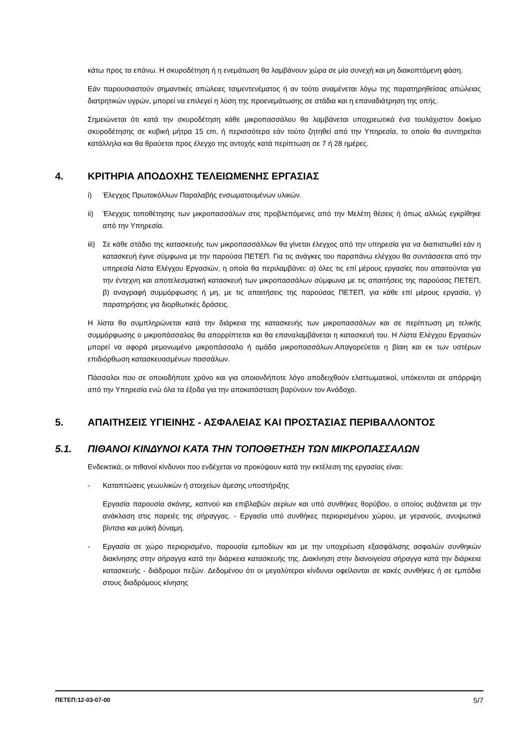κάτω προς τα επάνω. Η σκυροδέτηση ή η ενεμάτωση θα λαμβάνουν χώρα σε μία συνεχή και μη διακοπτόμενη φάση.
Εάν παρουσιαστούν σημαντικές απώλειες τσιμεντενέματος ή αν τούτο αναμένεται λόγω της παρατηρηθείσας απώλειας διατρητικών υγρών, μπορεί να επιλεγεί η λύση της προενεμάτωσης σε στάδια και η επαναδιάτρηση της οπής.
Σημειώνεται ότι κατά την σκυροδέτηση κάθε μικροπασσάλου θα λαμβάνεται υποχρεωτικά ένα τουλάχιστον δοκίμιο σκυροδέτησης σε κυβική μήτρα 15 cm, ή περισσότερα εάν τούτο ζητηθεί από την Υπηρεσία, το οποίο θα συντηρείται κατάλληλα και θα θραύεται προς έλεγχο της αντοχής κατά περίπτωση σε 7 ή 28 ημέρες.
4. ΚΡΙΤΗΡΙΑ ΑΠΟΔΟΧΗΣ ΤΕΛΕΙΩΜΕΝΗΣ ΕΡΓΑΣΙΑΣ
i) Έλεγχος Πρωτοκόλλων Παραλαβής ενσωματουμένων υλικών.
ii) Έλεγχος τοποθέτησης των μικροπασσάλων στις προβλεπόμενες από την Μελέτη θέσεις ή όπως αλλιώς εγκρίθηκε από την Υπηρεσία.
iii) Σε κάθε στάδιο της κατασκευής των μικροπασσάλλων θα γίνεται έλεγχος από την υπηρεσία για να διαπιστωθεί εάν η κατασκευή έγινε σύμφωνα με την παρούσα ΠΕΤΕΠ. Για τις ανάγκες του παραπάνω ελέγχου θα συντάσσεται από την υπηρεσία Λίστα Ελέγχου Εργασιών, η οποία θα περιλαμβάνει: α) όλες τις επί μέρους εργασίες που απαιτούνται για την έντεχνη και αποτελεσματική κατασκευή των μικροπασσάλων σύμφωνα με τις απαιτήσεις της παρούσας ΠΕΤΕΠ, β) αναγραφή συμμόρφωσης ή μη, με τις απαιτήσεις της παρούσας ΠΕΤΕΠ, για κάθε επί μέρους εργασία, γ) παρατηρήσεις για διορθωτικές δράσεις.
Η λίστα θα συμπληρώνεται κατά την διάρκεια της κατασκευής των μικροπασσάλων και σε περίπτωση μη τελικής συμμόρφωσης ο μικροπάσσαλος θα απορρίπτεται και θα επαναλαμβάνεται η κατασκευή του. Η Λίστα Ελέγχου Εργασιών μπορεί να αφορά μεμονωμένο μικροπάσσαλο ή ομάδα μικροπασσάλων.Απαγορεύεται η βίαιη και εκ των υστέρων επιδιόρθωση κατασκευασμένων πασσάλων.
Πάσσαλοι που σε οποιοδήποτε χρόνο και για οποιονδήποτε λόγο αποδειχθούν ελαττωματικοί, υπόκεινται σε απόρριψη από την Υπηρεσία ενώ όλα τα έξοδα για την αποκατάσταση βαρύνουν τον Ανάδοχο.
5. ΑΠΑΙΤΗΣΕΙΣ ΥΓΙΕΙΝΗΣ - ΑΣΦΑΛΕΙΑΣ ΚΑΙ ΠΡΟΣΤΑΣΙΑΣ ΠΕΡΙΒΑΛΛΟΝΤΟΣ
5.1. ΠΙΘΑΝΟΙ ΚΙΝΔΥΝΟΙ ΚΑΤΑ ΤΗΝ ΤΟΠΟΘΕΤΗΣΗ ΤΩΝ ΜΙΚΡΟΠΑΣΣΑΛΩΝ
Ενδεικτικά, οι πιθανοί κίνδυνοι που ενδέχεται να προκύψουν κατά την εκτέλεση της εργασίας είναι:
- Καταπτώσεις γεωυλικών ή στοιχείων άμεσης υποστήριξης
Εργασία παρουσία σκόνης, καπνού και επιβλαβών αερίων και υπό συνθήκες θορύβου, ο οποίος αυξάνεται με την ανάκλαση στις παρειές της σήραγγας. - Εργασία υπό συνθήκες περιορισμένου χώρου, με γερανούς, ανυψωτικά βίντσια και μυϊκή δύναμη.
- Εργασία σε χώρο περιορισμένο, παρουσία εμποδίων και με την υποχρέωση εξασφάλισης ασφαλών συνθηκών διακίνησης στην σήραγγα κατά την διάρκεια κατασκευής της. Διακίνηση στην διανοιγείσα σήραγγα κατά την διάρκεια κατασκευής - διάδρομοι πεζών. Δεδομένου ότι οι μεγαλύτεροι κίνδυνοι οφείλονται σε κακές συνθήκες ή σε εμπόδια στους διαδρόμους κίνησης
ΠΕΤΕΠ:12-03-07-00 5/7